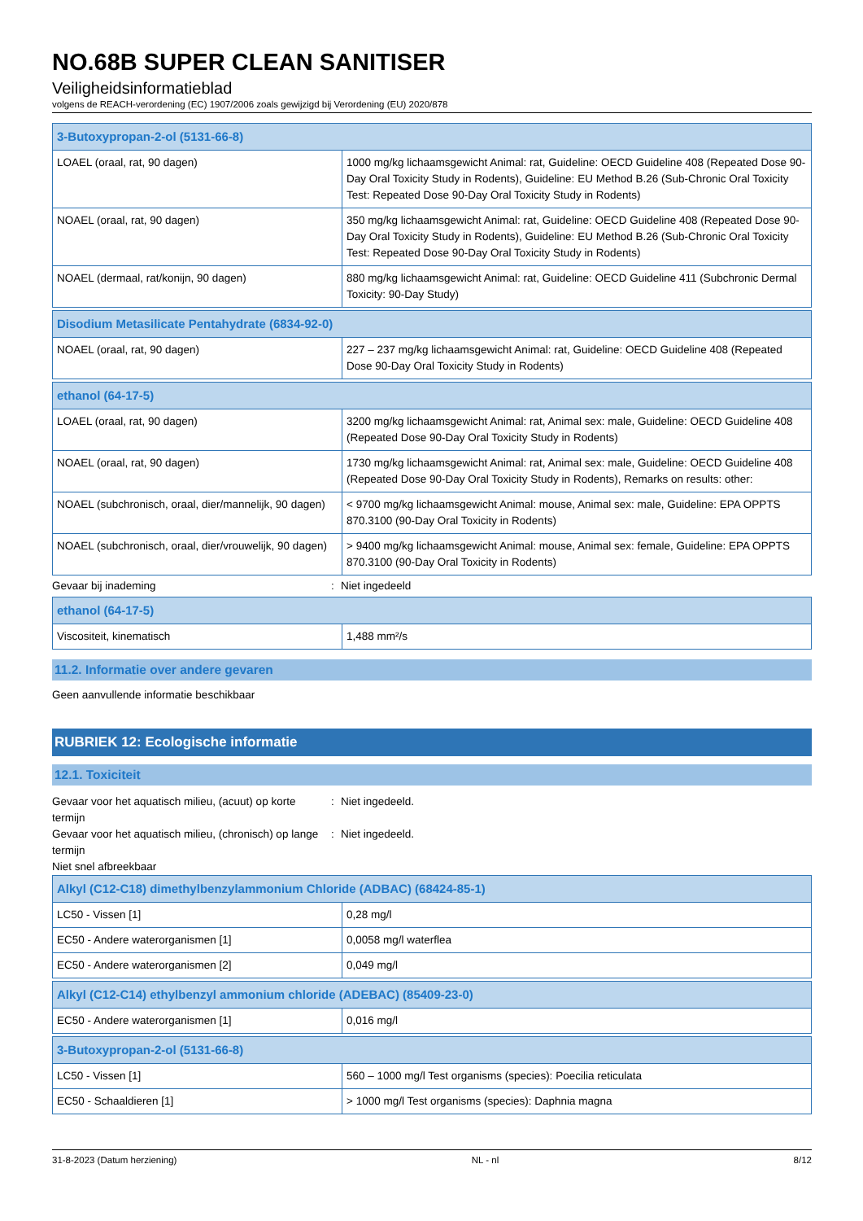NO.68B SUPER CLEAN SANITISER
Veiligheidsinformatieblad
volgens de REACH-verordening (EC) 1907/2006 zoals gewijzigd bij Verordening (EU) 2020/878
| 3-Butoxypropan-2-ol (5131-66-8) | |
| LOAEL (oraal, rat, 90 dagen) | 1000 mg/kg lichaamsgewicht Animal: rat, Guideline: OECD Guideline 408 (Repeated Dose 90-Day Oral Toxicity Study in Rodents), Guideline: EU Method B.26 (Sub-Chronic Oral Toxicity Test: Repeated Dose 90-Day Oral Toxicity Study in Rodents) |
| NOAEL (oraal, rat, 90 dagen) | 350 mg/kg lichaamsgewicht Animal: rat, Guideline: OECD Guideline 408 (Repeated Dose 90-Day Oral Toxicity Study in Rodents), Guideline: EU Method B.26 (Sub-Chronic Oral Toxicity Test: Repeated Dose 90-Day Oral Toxicity Study in Rodents) |
| NOAEL (dermaal, rat/konijn, 90 dagen) | 880 mg/kg lichaamsgewicht Animal: rat, Guideline: OECD Guideline 411 (Subchronic Dermal Toxicity: 90-Day Study) |
| Disodium Metasilicate Pentahydrate (6834-92-0) | |
| NOAEL (oraal, rat, 90 dagen) | 227 – 237 mg/kg lichaamsgewicht Animal: rat, Guideline: OECD Guideline 408 (Repeated Dose 90-Day Oral Toxicity Study in Rodents) |
| ethanol (64-17-5) | |
| LOAEL (oraal, rat, 90 dagen) | 3200 mg/kg lichaamsgewicht Animal: rat, Animal sex: male, Guideline: OECD Guideline 408 (Repeated Dose 90-Day Oral Toxicity Study in Rodents) |
| NOAEL (oraal, rat, 90 dagen) | 1730 mg/kg lichaamsgewicht Animal: rat, Animal sex: male, Guideline: OECD Guideline 408 (Repeated Dose 90-Day Oral Toxicity Study in Rodents), Remarks on results: other: |
| NOAEL (subchronisch, oraal, dier/mannelijk, 90 dagen) | < 9700 mg/kg lichaamsgewicht Animal: mouse, Animal sex: male, Guideline: EPA OPPTS 870.3100 (90-Day Oral Toxicity in Rodents) |
| NOAEL (subchronisch, oraal, dier/vrouwelijk, 90 dagen) | > 9400 mg/kg lichaamsgewicht Animal: mouse, Animal sex: female, Guideline: EPA OPPTS 870.3100 (90-Day Oral Toxicity in Rodents) |
Gevaar bij inademing : Niet ingedeeld
| ethanol (64-17-5) | |
| Viscositeit, kinematisch | 1,488 mm²/s |
11.2. Informatie over andere gevaren
Geen aanvullende informatie beschikbaar
RUBRIEK 12: Ecologische informatie
12.1. Toxiciteit
Gevaar voor het aquatisch milieu, (acuut) op korte termijn
: Niet ingedeeld.
Gevaar voor het aquatisch milieu, (chronisch) op lange termijn
: Niet ingedeeld.
Niet snel afbreekbaar
| Alkyl (C12-C18) dimethylbenzylammonium Chloride (ADBAC) (68424-85-1) | |
| LC50 - Vissen [1] | 0,28 mg/l |
| EC50 - Andere waterorganismen [1] | 0,0058 mg/l waterflea |
| EC50 - Andere waterorganismen [2] | 0,049 mg/l |
| Alkyl (C12-C14) ethylbenzyl ammonium chloride (ADEBAC) (85409-23-0) | |
| EC50 - Andere waterorganismen [1] | 0,016 mg/l |
| 3-Butoxypropan-2-ol (5131-66-8) | |
| LC50 - Vissen [1] | 560 – 1000 mg/l Test organisms (species): Poecilia reticulata |
| EC50 - Schaaldieren [1] | > 1000 mg/l Test organisms (species): Daphnia magna |
31-8-2023 (Datum herziening) NL - nl 8/12